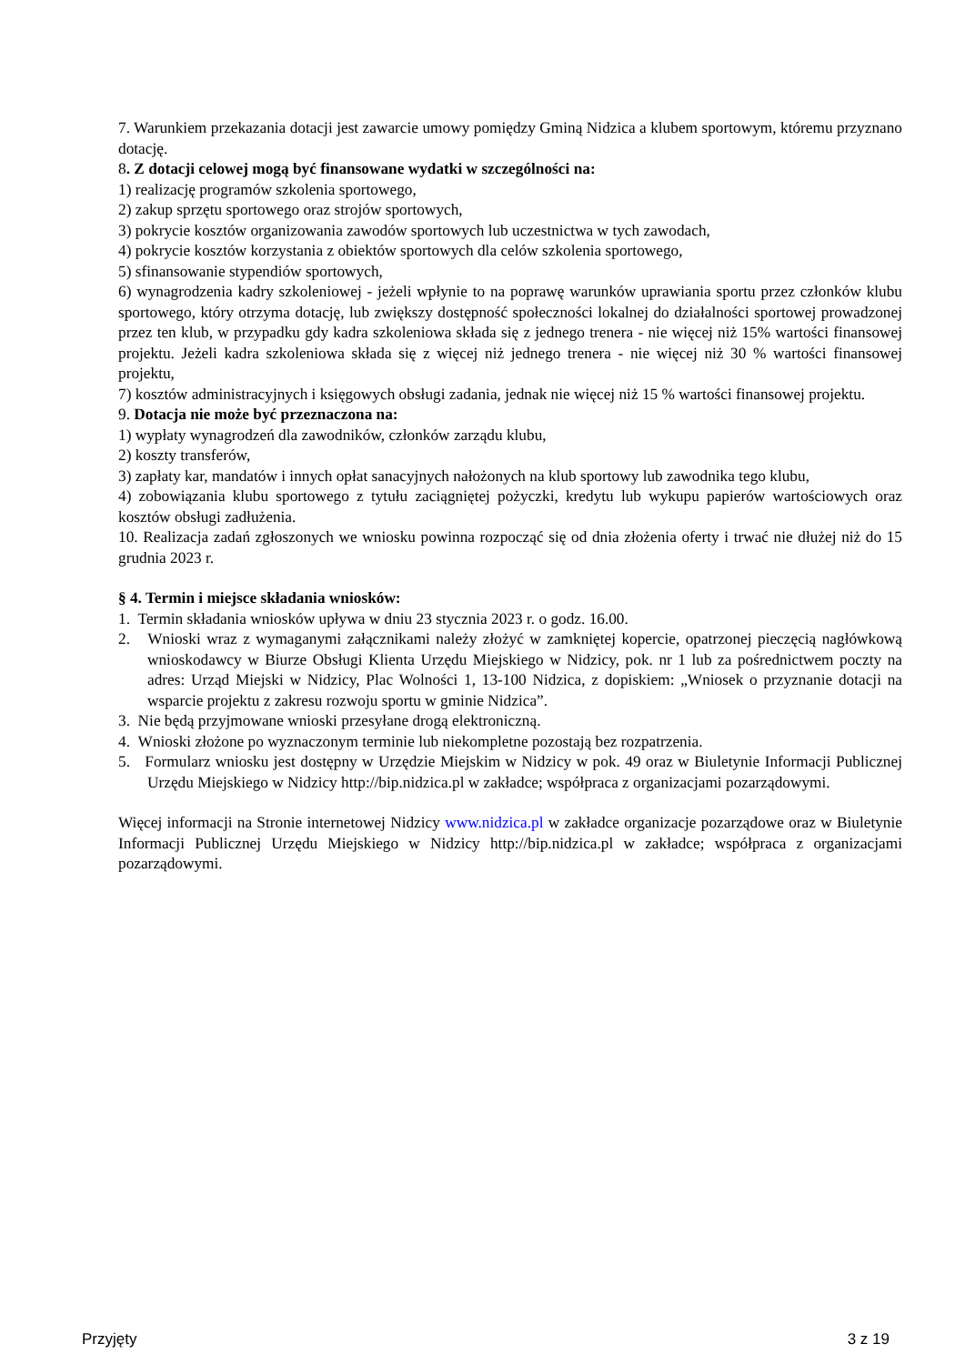7. Warunkiem przekazania dotacji jest zawarcie umowy pomiędzy Gminą Nidzica a klubem sportowym, któremu przyznano dotację.
8. Z dotacji celowej mogą być finansowane wydatki w szczególności na:
1) realizację programów szkolenia sportowego,
2) zakup sprzętu sportowego oraz strojów sportowych,
3) pokrycie kosztów organizowania zawodów sportowych lub uczestnictwa w tych zawodach,
4) pokrycie kosztów korzystania z obiektów sportowych dla celów szkolenia sportowego,
5) sfinansowanie stypendiów sportowych,
6) wynagrodzenia kadry szkoleniowej - jeżeli wpłynie to na poprawę warunków uprawiania sportu przez członków klubu sportowego, który otrzyma dotację, lub zwiększy dostępność społeczności lokalnej do działalności sportowej prowadzonej przez ten klub, w przypadku gdy kadra szkoleniowa składa się z jednego trenera - nie więcej niż 15% wartości finansowej projektu. Jeżeli kadra szkoleniowa składa się z więcej niż jednego trenera - nie więcej niż 30 % wartości finansowej projektu,
7) kosztów administracyjnych i księgowych obsługi zadania, jednak nie więcej niż 15 % wartości finansowej projektu.
9. Dotacja nie może być przeznaczona na:
1) wypłaty wynagrodzeń dla zawodników, członków zarządu klubu,
2) koszty transferów,
3) zapłaty kar, mandatów i innych opłat sanacyjnych nałożonych na klub sportowy lub zawodnika tego klubu,
4) zobowiązania klubu sportowego z tytułu zaciągniętej pożyczki, kredytu lub wykupu papierów wartościowych oraz kosztów obsługi zadłużenia.
10. Realizacja zadań zgłoszonych we wniosku powinna rozpocząć się od dnia złożenia oferty i trwać nie dłużej niż do 15 grudnia 2023 r.
§ 4. Termin i miejsce składania wniosków:
1. Termin składania wniosków upływa w dniu 23 stycznia 2023 r. o godz. 16.00.
2. Wnioski wraz z wymaganymi załącznikami należy złożyć w zamkniętej kopercie, opatrzonej pieczęcią nagłówkową wnioskodawcy w Biurze Obsługi Klienta Urzędu Miejskiego w Nidzicy, pok. nr 1 lub za pośrednictwem poczty na adres: Urząd Miejski w Nidzicy, Plac Wolności 1, 13-100 Nidzica, z dopiskiem: „Wniosek o przyznanie dotacji na wsparcie projektu z zakresu rozwoju sportu w gminie Nidzica”.
3. Nie będą przyjmowane wnioski przesyłane drogą elektroniczną.
4. Wnioski złożone po wyznaczonym terminie lub niekompletne pozostają bez rozpatrzenia.
5. Formularz wniosku jest dostępny w Urzędzie Miejskim w Nidzicy w pok. 49 oraz w Biuletynie Informacji Publicznej Urzędu Miejskiego w Nidzicy http://bip.nidzica.pl w zakładce; współpraca z organizacjami pozarządowymi.
Więcej informacji na Stronie internetowej Nidzicy www.nidzica.pl w zakładce organizacje pozarządowe oraz w Biuletynie Informacji Publicznej Urzędu Miejskiego w Nidzicy http://bip.nidzica.pl w zakładce; współpraca z organizacjami pozarządowymi.
Przyjęty 3 z 19